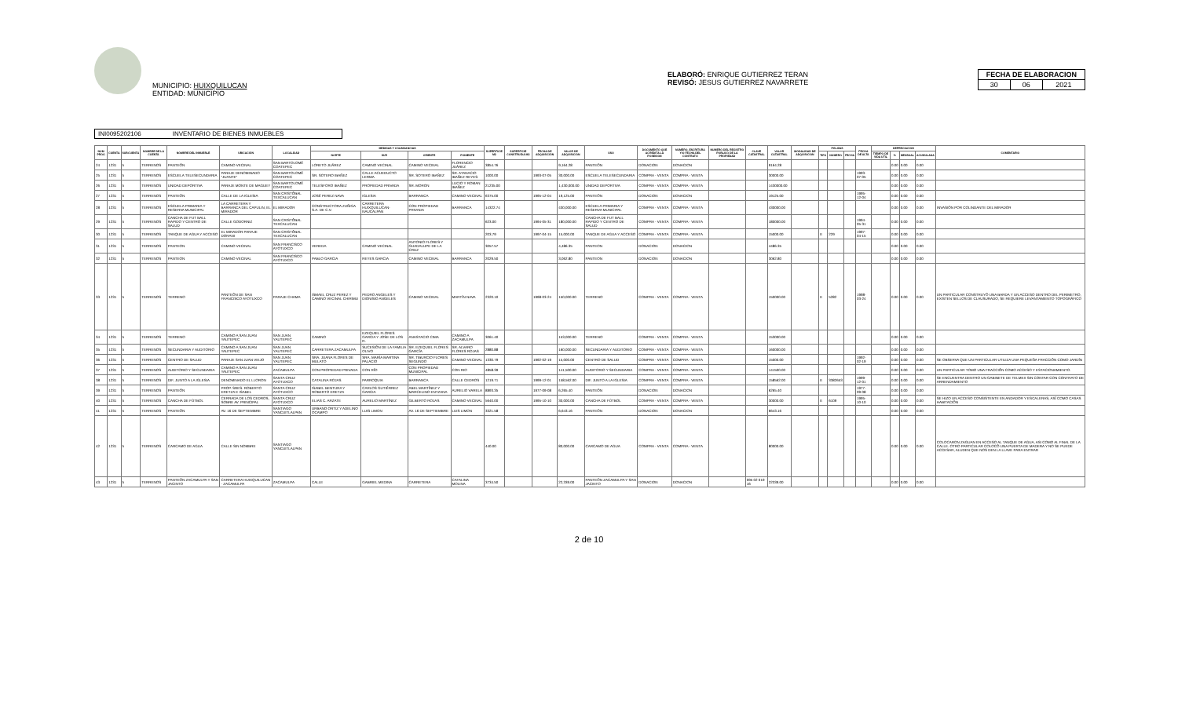MUNICIPIO: HUIXQUILUCAN
ENTIDAD: MUNICIPIO
ELABORÓ: ENRIQUE GUTIERREZ TERAN
REVISÓ: JESUS GUTIERREZ NAVARRETE
| FECHA DE ELABORACION | | |
| 30 | 06 | 2021 |
INI0095202106 INVENTARIO DE BIENES INMUEBLES
| NUM PROG | CUENTA | SUBCUENTA | NOMBRE DE LA CUENTA | NOMBRE DEL INMUEBLE | UBICACIÓN | LOCALIDAD | MEDIDAS Y COLINDANCIAS | | | | SUPERFICIE M2 | SUPERFICIE CONSTRUIDA M2 | FECHA DE ADQUISICIÓN | VALOR DE ADQUISICION | USO | DOCUMENTO QUE ACREDITA LA POSESION | NUMERO, ESCRITURA Y/O FECHA DEL CONTRATO | NUMERO DEL REGISTRO PUBLICO DE LA PROPIEDAD | CLAVE CATASTRAL | VALOR CATASTRAL | MODALIDAD DE ADQUISICION | PÓLIZAS | | | FECHA DE ALTA | DEPRECIACION | | | | COMENTARIO |
| --- | --- | --- | --- | --- | --- | --- | --- | --- | --- | --- | --- | --- | --- | --- | --- | --- | --- | --- | --- | --- | --- | --- | --- | --- | --- | --- | --- | --- | --- | --- |
| | | | | | | | NORTE | SUR | ORIENTE | PONIENTE | | | | | | | | | | | | TIPO | NUMERO | FECHA | | TIEMPO DE VIDA UTIL | % | MENSUAL | ACUMULADA | |
| 24 | 1231 | 5 | TERRENOS | PANTEÓN | CAMINO VECINAL | SAN BARTOLOMÉ COATEPEC | LORETO JUÁREZ | CAMINO VECINAL | CAMINO VECINAL | FLORENCIO JUÁREZ | 3854.76 | | | 9,164.28 | PANTEÓN | DONACION | DONACION | | | 9164.28 | | | | | | | 0.00 | 0.00 | 0.00 | |
| 25 | 1231 | 5 | TERRENOS | ESCUELA TELESECUNDARIA | PARAJE DENOMINADO "JUANTE" | SAN BARTOLOMÉ COATEPEC | SR. SOTERO IBAÑEZ | CALLE ACUEDUCTO LERMA | SR. SOTERO IBAÑEZ | SR. ATANACIO IBAÑEZ REYES | 1000.00 | | 1993-07-05 | 30,000.00 | ESCUELA TELESECUNDARIA | COMPRA - VENTA | COMPRA - VENTA | | | 30000.00 | | | | | 1993-07-05 | | 0.00 | 0.00 | 0.00 | |
| 26 | 1231 | 5 | TERRENOS | UNIDAD DEPORTIVA | PARAJE MONTE DE MAGUEY | SAN BARTOLOMÉ COATEPEC | TELESFORO IBAÑEZ | PROPIEDAD PRIVADA | SR. MORON | LUCIO Y ROMAN IBAÑEZ | 21235.00 | | | 1,430,000.00 | UNIDAD DEPORTIVA | COMPRA - VENTA | COMPRA - VENTA | | | 1430000.00 | | | | | | | 0.00 | 0.00 | 0.00 | |
| 27 | 1231 | 5 | TERRENOS | PANTEÓN | CALLE DE LA IGLESIA | SAN CRISTÓBAL TEXCALUCAN | JOSÉ PEREZ NAVA | IGLESIA | BARRANCA | CAMINO VECINAL | 6375.00 | | 1995-12-04 | 19,125.00 | PANTEÓN | DONACION | DONACION | | | 19125.00 | | | | | 1995-12-04 | | 0.00 | 0.00 | 0.00 | |
| 28 | 1231 | 5 | TERRENOS | ESCUELA PRIMARIA Y RESERVA MUNICIPAL | LA CARRETERA Y BARRANCA DEL CAPULIN, EL MIRADOR | EL MIRADOR | CONSTRUCTORA ZUÑIGA S.A. DE C.V. | CARRETERA HUIXQUILUCAN-NAUCALPAN | CON PROPIEDAD PRIVADA | BARRANCA | 14322.74 | | | 430,000.00 | ESCUELA PRIMARIA Y RESERVA MUNICIPAL | COMPRA - VENTA | COMPRA - VENTA | | | 430000.00 | | | | | | | 0.00 | 0.00 | 0.00 | INVASIÓN POR COLINDANTE DEL MIRADOR |
| 29 | 1231 | 5 | TERRENOS | CANCHA DE FUT BALL RAPIDO Y CENTRO DE SALUD | CALLE GODORNIZ | SAN CRISTÓBAL TEXCALUCAN | | | | | 623.00 | | 1994-05-31 | 180,000.00 | CANCHA DE FUT BALL RAPIDO Y CENTRO DE SALUD | COMPRA - VENTA | COMPRA - VENTA | | | 180000.00 | | | | | 1994-05-31 | | 0.00 | 0.00 | 0.00 | |
| 30 | 1231 | 5 | TERRENOS | TANQUE DE AGUA Y ACCESO | EL MIRADOR PARAJE DORANI | SAN CRISTÓBAL TEXCALUCAN | | | | | 203.79 | | 1997-04-15 | 15,000.00 | TANQUE DE AGUA Y ACCESO | COMPRA - VENTA | COMPRA - VENTA | | | 15000.00 | | E | 229 | | 1997-04-15 | | 0.00 | 0.00 | 0.00 | |
| 31 | 1231 | 5 | TERRENOS | PANTEON | CAMINO VECINAL | SAN FRANCISCO AYOTUXCO | VEREDA | CAMINO VECINAL | ANTONIO FLORES Y GUADALUPE DE LA CRUZ | | 3057.57 | | | 4,486.35 | PANTEON | DONACION | DONACION | | | 4486.35 | | | | | | | 0.00 | 0.00 | 0.00 | |
| 32 | 1231 | 5 | TERRENOS | PANTEON | CAMINO VECINAL | SAN FRANCISCO AYOTUXCO | PABLO GARCIA | REYES GARCIA | CAMINO VECINAL | BARRANCA | 2029.50 | | | 3,062.80 | PANTEON | DONACION | DONACION | | | 3062.80 | | | | | | | 0.00 | 0.00 | 0.00 | |
| 33 | 1231 | 5 | TERRENOS | TERRENO | PANTEÓN DE SAN FRANCISCO AYOTUXCO | PARAJE CHAMA | ISMAEL CRUZ PEREZ Y CAMINO VECINAL CHIRIMU | PEDRO ANGELES Y DIONISIO ANGELES | CAMINO VECINAL | MARTÍN NAVA | 2320.10 | | 1998-03-24 | 150,000.00 | TERRENO | COMPRA - VENTA | COMPRA - VENTA | | | 150000.00 | | E | 5282 | | 1998-03-24 | | 0.00 | 0.00 | 0.00 | UN PARTICULAR CONSTRUYÓ UNA BARDA Y UN ACCESO DENTRO DEL PERIMETRO, EXISTEN SELLOS DE CLAUSURADO, SE REQUIERE LEVANTAMIENTO TOPOGRÁFICO |
| 34 | 1231 | 5 | TERRENOS | TERRENO | CAMINO A SAN JUAN YAUTEPEC | SAN JUAN YAUTEPEC | CAMINO | EZEQUIEL FLORES GARCIA Y JOSE DE LOS R. | ANASTACIO CIMA | CAMINO A ZACAMULPA | 3061.40 | | | 153,000.00 | TERRENO | COMPRA - VENTA | COMPRA - VENTA | | | 153000.00 | | | | | | | 0.00 | 0.00 | 0.00 | |
| 35 | 1231 | 5 | TERRENOS | SECUNDARIA Y AUDITORIO | CAMINO A SAN JUAN YAUTEPEC | SAN JUAN YAUTEPEC | CARRETERA ZACAMULPA | SUCESIÓN DE LA FAMILIA OLIVO | SR. EZEQUIEL FLORES GARCÍA | SR. ALVARO FLORES ROJAS | 2880.88 | | | 160,000.00 | SECUNDARIA Y AUDITORIO | COMPRA - VENTA | COMPRA - VENTA | | | 160000.00 | | | | | | | 0.00 | 0.00 | 0.00 | |
| 36 | 1231 | 5 | TERRENOS | CENTRO DE SALUD | PARAJE SAN JUAN VIEJO | SAN JUAN YAUTEPEC | SRA. JUANA FLORES DE MULATO | SRA. MARÍA MARTINA PALACIO | SR. TIBURCIO FLORES SEGUNDO | CAMINO VECINAL | 1330.79 | | 1992-02-19 | 15,000.00 | CENTRO DE SALUD | COMPRA - VENTA | COMPRA - VENTA | | | 15000.00 | | | | | 1992-02-19 | | 0.00 | 0.00 | 0.00 | SE OBSERVA QUE UN PARTICULAR UTILIZA UNA PEQUEÑA FRACCIÓN COMO JARDÍN |
| 37 | 1231 | 5 | TERRENOS | AUDITORIO Y SECUNDARIA | CAMINO A SAN JUAN YAUTEPEC | ZACAMULPA | CON PROPIEDAD PRIVADA | CON RÍO | CON PROPIEDAD MUNICIPAL | CON RIO | 4858.39 | | | 141,500.00 | AUDITORIO Y SECUNDARIA | COMPRA - VENTA | COMPRA - VENTA | | | 141500.00 | | | | | | | 0.00 | 0.00 | 0.00 | UN PARTICULAR TOMO UNA FRACCIÓN COMO ACCESO Y ESTACIONAMIENTO. |
| 38 | 1231 | 5 | TERRENOS | DIF, JUNTO A LA IGLESIA | DENOMINADO EL LLORON | SANTA CRUZ AYOTUXCO | CATALINA ROJAS | PARROQUIA | BARRANCA | CALLE CEDROS | 1219.71 | | 1999-12-01 | 158,562.00 | DIF, JUNTO A LA IGLESIA | COMPRA - VENTA | COMPRA - VENTA | | | 158562.00 | | E | 3382653 | | 1999-12-01 | | 0.00 | 0.00 | 0.00 | SE ENCUENTRA DENTRO UN GABINETE DE TELMEX SIN CONTAR CON CONTRATO DE ARRENDAMIENTO |
| 39 | 1231 | 5 | TERRENOS | PANTEÓN | PROP. SRES. ROBERTO ERETZA E ISABEL | SANTA CRUZ AYOTUXCO | ISABEL BENTURA Y ROBERTO ERETZA | CARLOS GUTIÉRREZ GARCIA | ABEL MARTÍNEZ Y MARCELINO ENTZANA | AURELIO VARELA | 8893.35 | | 1977-09-08 | 6,265.40 | PANTEÓN | DONACION | DONACION | | | 6265.40 | | | | | 1977-09-08 | | 0.00 | 0.00 | 0.00 | |
| 40 | 1231 | 5 | TERRENOS | CANCHA DE FÚTBOL | CERRADA DE LOS CEDROS, SOBRE AV. PRINCIPAL | SANTA CRUZ AYOTUXCO | ELIAS C. ARZATE | AURELIO MARTÍNEZ | GILBERTO ROJAS | CAMINO VECINAL | 5640.00 | | 1995-10-10 | 30,000.00 | CANCHA DE FÚTBOL | COMPRA - VENTA | COMPRA - VENTA | | | 30000.00 | | E | 6109 | | 1995-10-10 | | 0.00 | 0.00 | 0.00 | SE HIZO UN ACCESO CONSISTENTE EN ANDADOR Y ESCALERAS, ASÍ COMO CASAS HABITACIÓN |
| 41 | 1231 | 5 | TERRENOS | PANTEÓN | AV. 16 DE SEPTIEMBRE | SANTIAGO YANCUITLALPAN | URBANO ORTIZ Y ADELINO OCAMPO | LUIS LIMON | AV. 16 DE SEPTIEMBRE | LUIS LIMON | 3321.58 | | | 6,643.16 | PANTEÓN | DONACION | DONACION | | | 6643.16 | | | | | | | 0.00 | 0.00 | 0.00 | |
| 42 | 1231 | 5 | TERRENOS | CARCAMO DE AGUA | CALLE SIN NOMBRE | SANTIAGO YANCUITLALPAN | | | | | 440.00 | | | 80,000.00 | CARCAMO DE AGUA | COMPRA - VENTA | COMPRA - VENTA | | | 80000.00 | | | | | | | 0.00 | 0.00 | 0.00 | COLOCARON ZAGUAN EN ACCESO AL TANQUE DE AGUA, ASI COMO AL FINAL DE LA CALLE. OTRO PARTICULAR COLOCÓ UNA PUERTA DE MADERA Y NO SE PUEDE ACCESAR, ALUDEN QUE NOS DEN LA LLAVE PARA ENTRAR |
| 43 | 1231 | 5 | TERRENOS | PANTEÓN ZACAMULPA Y SAN JACINTO | CARRETERA HUIXQUILUCAN - ZACAMULPA | ZACAMULPA | CALLE | GABRIEL MEDINA | CARRETERA | CATALINA MOLINA | 3734.50 | | | 22,339.00 | PANTEÓN ZACAMULPA Y SAN JACINTO | DONACION | DONACION | | 095 02 019 16 | 22339.00 | | | | | | | 0.00 | 0.00 | 0.00 | |
2 de 10